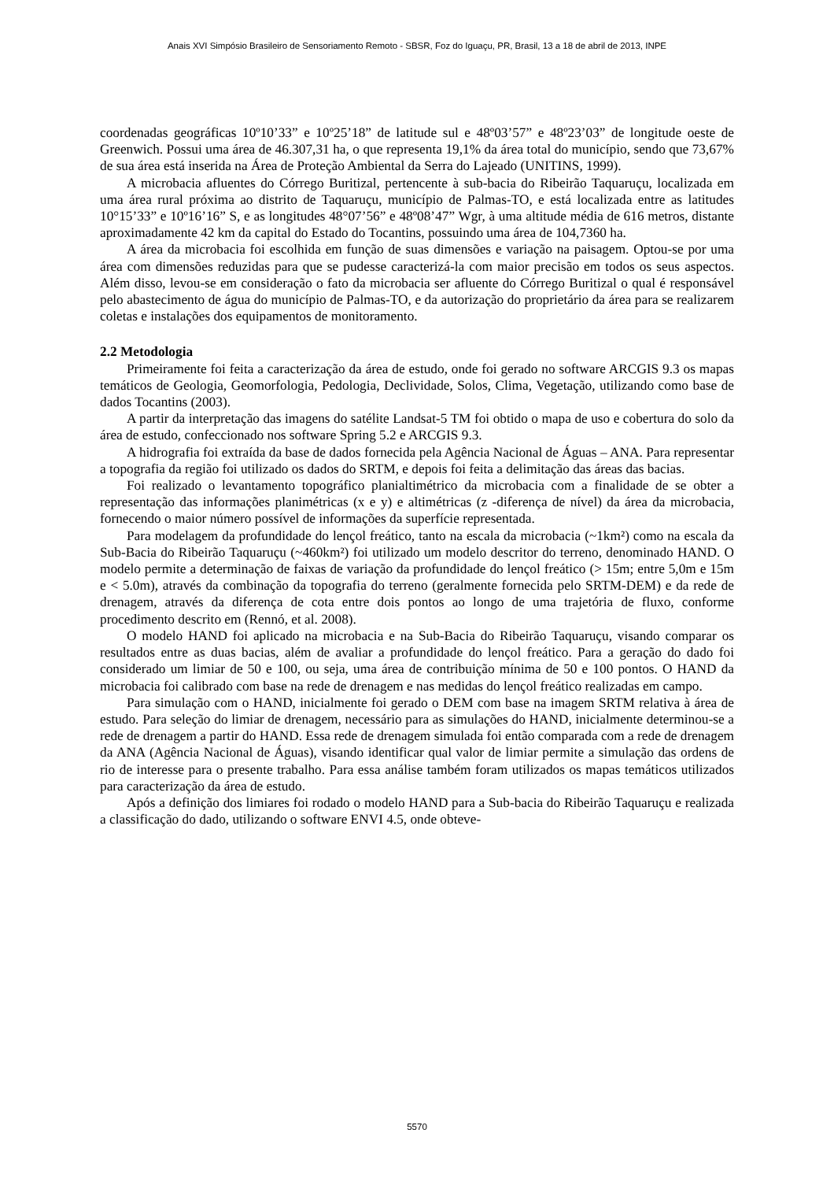Anais XVI Simpósio Brasileiro de Sensoriamento Remoto - SBSR, Foz do Iguaçu, PR, Brasil, 13 a 18 de abril de 2013, INPE
coordenadas geográficas 10º10’33” e 10º25’18” de latitude sul e 48º03’57” e 48º23’03” de longitude oeste de Greenwich. Possui uma área de 46.307,31 ha, o que representa 19,1% da área total do município, sendo que 73,67% de sua área está inserida na Área de Proteção Ambiental da Serra do Lajeado (UNITINS, 1999).
A microbacia afluentes do Córrego Buritizal, pertencente à sub-bacia do Ribeirão Taquaruçu, localizada em uma área rural próxima ao distrito de Taquaruçu, município de Palmas-TO, e está localizada entre as latitudes 10°15’33” e 10º16’16” S, e as longitudes 48°07’56” e 48º08’47” Wgr, à uma altitude média de 616 metros, distante aproximadamente 42 km da capital do Estado do Tocantins, possuindo uma área de 104,7360 ha.
A área da microbacia foi escolhida em função de suas dimensões e variação na paisagem. Optou-se por uma área com dimensões reduzidas para que se pudesse caracterizá-la com maior precisão em todos os seus aspectos. Além disso, levou-se em consideração o fato da microbacia ser afluente do Córrego Buritizal o qual é responsável pelo abastecimento de água do município de Palmas-TO, e da autorização do proprietário da área para se realizarem coletas e instalações dos equipamentos de monitoramento.
2.2 Metodologia
Primeiramente foi feita a caracterização da área de estudo, onde foi gerado no software ARCGIS 9.3 os mapas temáticos de Geologia, Geomorfologia, Pedologia, Declividade, Solos, Clima, Vegetação, utilizando como base de dados Tocantins (2003).
A partir da interpretação das imagens do satélite Landsat-5 TM foi obtido o mapa de uso e cobertura do solo da área de estudo, confeccionado nos software Spring 5.2 e ARCGIS 9.3.
A hidrografia foi extraída da base de dados fornecida pela Agência Nacional de Águas – ANA. Para representar a topografia da região foi utilizado os dados do SRTM, e depois foi feita a delimitação das áreas das bacias.
Foi realizado o levantamento topográfico planialtimétrico da microbacia com a finalidade de se obter a representação das informações planimétricas (x e y) e altimétricas (z -diferença de nível) da área da microbacia, fornecendo o maior número possível de informações da superfície representada.
Para modelagem da profundidade do lençol freático, tanto na escala da microbacia (~1km²) como na escala da Sub-Bacia do Ribeirão Taquaruçu (~460km²) foi utilizado um modelo descritor do terreno, denominado HAND. O modelo permite a determinação de faixas de variação da profundidade do lençol freático (> 15m; entre 5,0m e 15m e < 5.0m), através da combinação da topografia do terreno (geralmente fornecida pelo SRTM-DEM) e da rede de drenagem, através da diferença de cota entre dois pontos ao longo de uma trajetória de fluxo, conforme procedimento descrito em (Rennó, et al. 2008).
O modelo HAND foi aplicado na microbacia e na Sub-Bacia do Ribeirão Taquaruçu, visando comparar os resultados entre as duas bacias, além de avaliar a profundidade do lençol freático. Para a geração do dado foi considerado um limiar de 50 e 100, ou seja, uma área de contribuição mínima de 50 e 100 pontos. O HAND da microbacia foi calibrado com base na rede de drenagem e nas medidas do lençol freático realizadas em campo.
Para simulação com o HAND, inicialmente foi gerado o DEM com base na imagem SRTM relativa à área de estudo. Para seleção do limiar de drenagem, necessário para as simulações do HAND, inicialmente determinou-se a rede de drenagem a partir do HAND. Essa rede de drenagem simulada foi então comparada com a rede de drenagem da ANA (Agência Nacional de Águas), visando identificar qual valor de limiar permite a simulação das ordens de rio de interesse para o presente trabalho. Para essa análise também foram utilizados os mapas temáticos utilizados para caracterização da área de estudo.
Após a definição dos limiares foi rodado o modelo HAND para a Sub-bacia do Ribeirão Taquaruçu e realizada a classificação do dado, utilizando o software ENVI 4.5, onde obteve-
5570